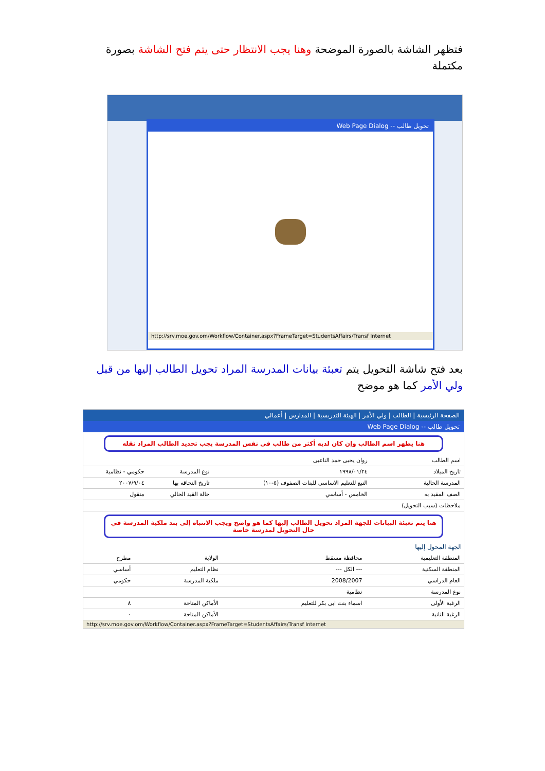فتظهر الشاشة بالصورة الموضحة وهنا يجب الانتظار حتى يتم فتح الشاشة بصورة مكتملة
تحويل طالب -- Web Page Dialog
http://srv.moe.gov.om/Workflow/Container.aspx?FrameTarget=StudentsAffairs/Transf Internet
بعد فتح شاشة التحويل يتم تعبئة بيانات المدرسة المراد تحويل الطالب إليها من قبل ولي الأمر كما هو موضح
الصفحة الرئيسية | الطالب | ولي الأمر | الهيئة التدريسية | المدارس | أعمالي
تحويل طالب -- Web Page Dialog
هنا يظهر اسم الطالب وإن كان لديه أكثر من طالب في نفس المدرسة يجب تحديد الطالب المراد نقله
| اسم الطالب | روان يحيى حمد الناعبى | | |
| تاريخ الميلاد | ١٩٩٨/٠١/٢٤ | نوع المدرسة | حكومي - نظامية |
| المدرسة الحالية | النبع للتعليم الاساسي للبنات الصفوف (٥-١٠) | تاريخ التحاقه بها | ٢٠٠٧/٩/٠٤ |
| الصف المقيد به | الخامس - أساسي | حالة القيد الحالي | منقول |
| ملاحظات (سبب التحويل) | | | |
هنا يتم تعبئة البيانات للجهة المراد تحويل الطالب إليها كما هو واضح ويجب الانتباه إلى بند ملكية المدرسة في حال التحويل لمدرسة خاصة
الجهة المحول إليها
| المنطقة التعليمية | محافظة مسقط | الولاية | مطرح |
| المنطقة السكنية | --- الكل --- | نظام التعليم | أساسي |
| العام الدراسي | 2008/2007 | ملكية المدرسة | حكومي |
| نوع المدرسة | نظامية | | |
| الرغبة الأولى | اسماء بنت ابى بكر للتعليم | الأماكن المتاحة | ٨ |
| الرغبة الثانية | | الأماكن المتاحة | ٠ |
http://srv.moe.gov.om/Workflow/Container.aspx?FrameTarget=StudentsAffairs/Transf Internet